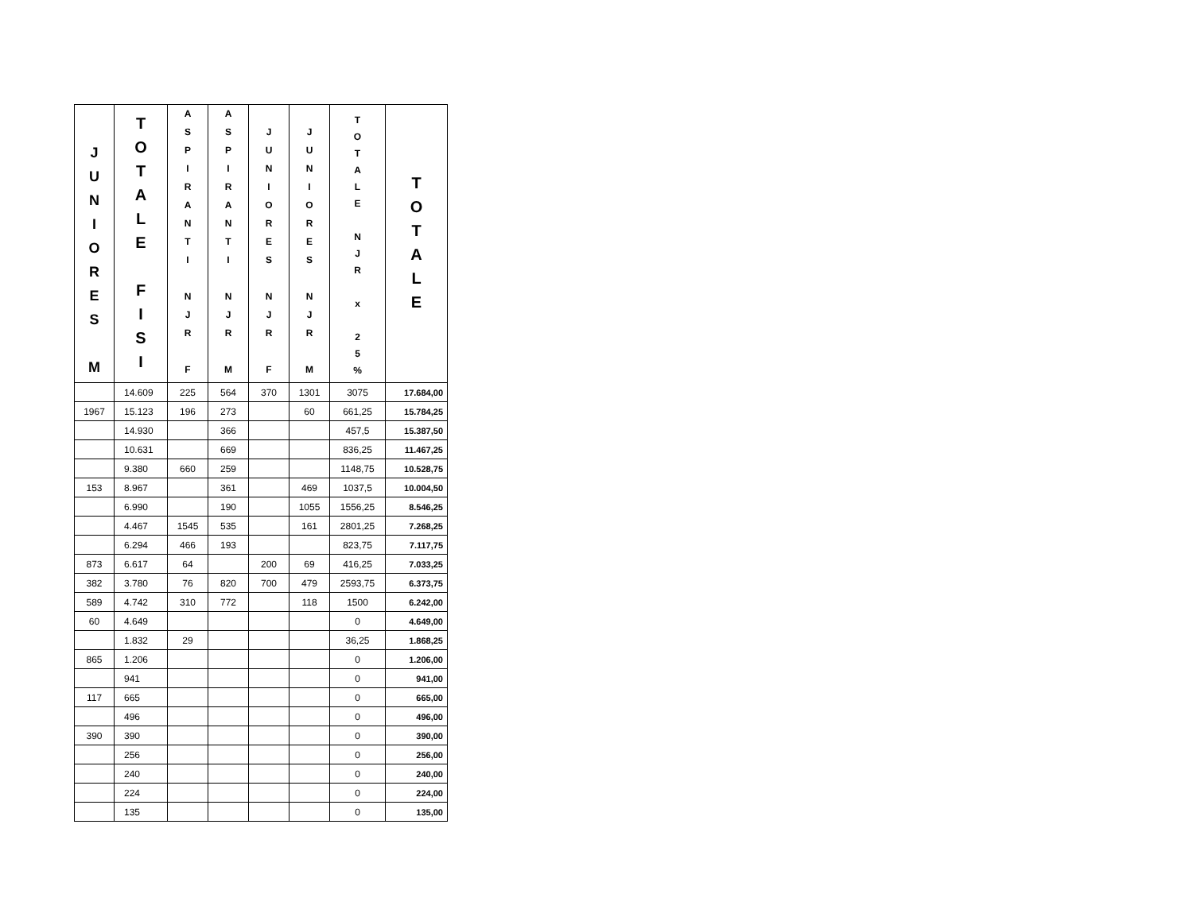| J U N I O R E S M | T O T A L E F I S I | A S P I R A N T I N J R F | A S P I R A N T I N J R M | J U N I O R E S N J R F | J U N I O R E S N J R M | T O T A L E N J R x 2 5 % | T O T A L E |
| --- | --- | --- | --- | --- | --- | --- | --- |
| | 14.609 | 225 | 564 | 370 | 1301 | 3075 | 17.684,00 |
| 1967 | 15.123 | 196 | 273 | | 60 | 661,25 | 15.784,25 |
| | 14.930 | | 366 | | | 457,5 | 15.387,50 |
| | 10.631 | | 669 | | | 836,25 | 11.467,25 |
| | 9.380 | 660 | 259 | | | 1148,75 | 10.528,75 |
| 153 | 8.967 | | 361 | | 469 | 1037,5 | 10.004,50 |
| | 6.990 | | 190 | | 1055 | 1556,25 | 8.546,25 |
| | 4.467 | 1545 | 535 | | 161 | 2801,25 | 7.268,25 |
| | 6.294 | 466 | 193 | | | 823,75 | 7.117,75 |
| 873 | 6.617 | 64 | | 200 | 69 | 416,25 | 7.033,25 |
| 382 | 3.780 | 76 | 820 | 700 | 479 | 2593,75 | 6.373,75 |
| 589 | 4.742 | 310 | 772 | | 118 | 1500 | 6.242,00 |
| 60 | 4.649 | | | | | 0 | 4.649,00 |
| | 1.832 | 29 | | | | 36,25 | 1.868,25 |
| 865 | 1.206 | | | | | 0 | 1.206,00 |
| | 941 | | | | | 0 | 941,00 |
| 117 | 665 | | | | | 0 | 665,00 |
| | 496 | | | | | 0 | 496,00 |
| 390 | 390 | | | | | 0 | 390,00 |
| | 256 | | | | | 0 | 256,00 |
| | 240 | | | | | 0 | 240,00 |
| | 224 | | | | | 0 | 224,00 |
| | 135 | | | | | 0 | 135,00 |